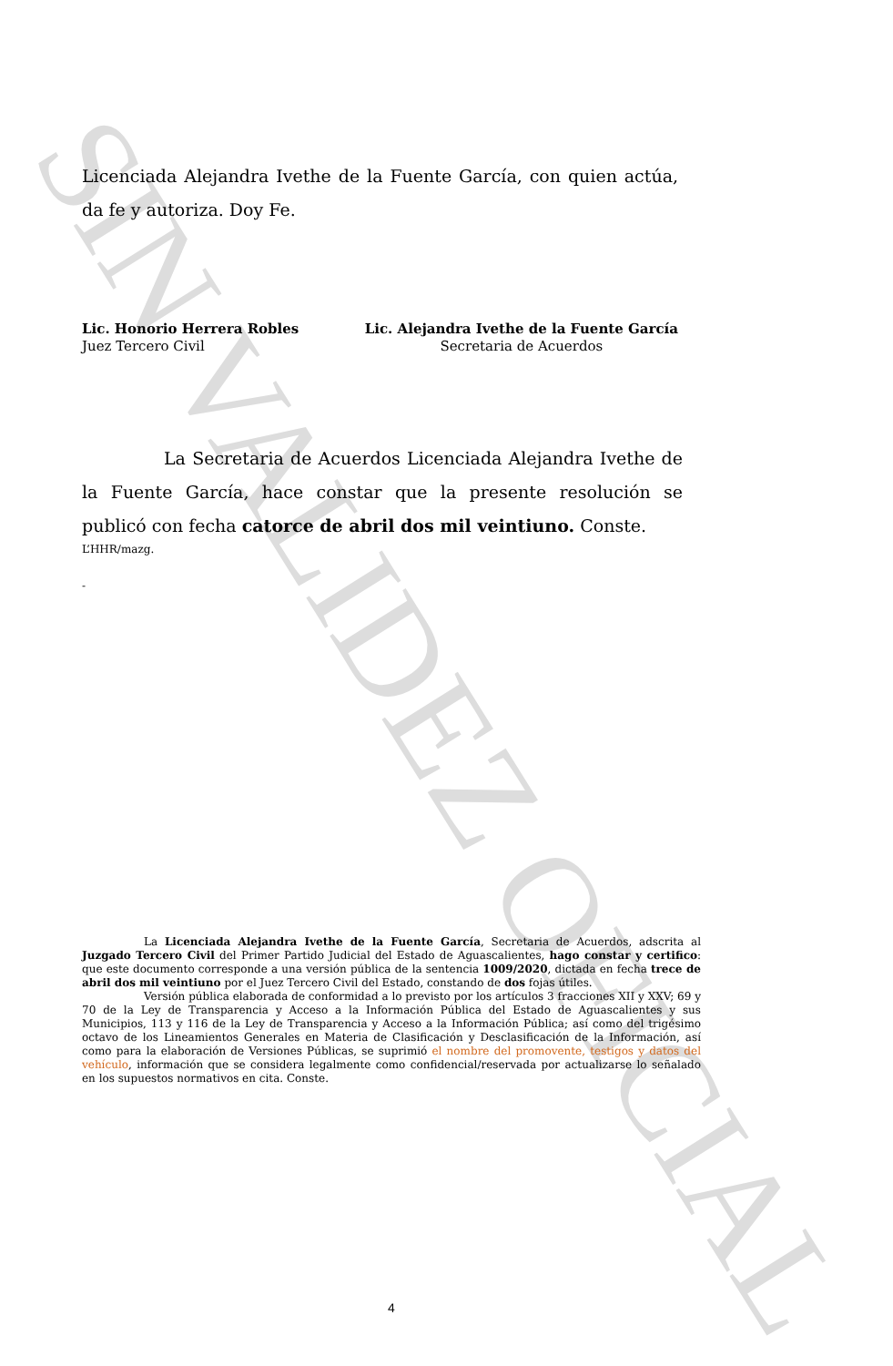SIN VALIDEZ OFICIAL
Licenciada Alejandra Ivethe de la Fuente García, con quien actúa, da fe y autoriza. Doy Fe.
Lic. Honorio Herrera Robles
Juez Tercero Civil
Lic. Alejandra Ivethe de la Fuente García
Secretaria de Acuerdos
La Secretaria de Acuerdos Licenciada Alejandra Ivethe de la Fuente García, hace constar que la presente resolución se publicó con fecha catorce de abril dos mil veintiuno. Conste.
L’HHR/mazg.
-
La Licenciada Alejandra Ivethe de la Fuente García, Secretaria de Acuerdos, adscrita al Juzgado Tercero Civil del Primer Partido Judicial del Estado de Aguascalientes, hago constar y certifico: que este documento corresponde a una versión pública de la sentencia 1009/2020, dictada en fecha trece de abril dos mil veintiuno por el Juez Tercero Civil del Estado, constando de dos fojas útiles.
Versión pública elaborada de conformidad a lo previsto por los artículos 3 fracciones XII y XXV; 69 y 70 de la Ley de Transparencia y Acceso a la Información Pública del Estado de Aguascalientes y sus Municipios, 113 y 116 de la Ley de Transparencia y Acceso a la Información Pública; así como del trigésimo octavo de los Lineamientos Generales en Materia de Clasificación y Desclasificación de la Información, así como para la elaboración de Versiones Públicas, se suprimió el nombre del promovente, testigos y datos del vehículo, información que se considera legalmente como confidencial/reservada por actualizarse lo señalado en los supuestos normativos en cita. Conste.
4